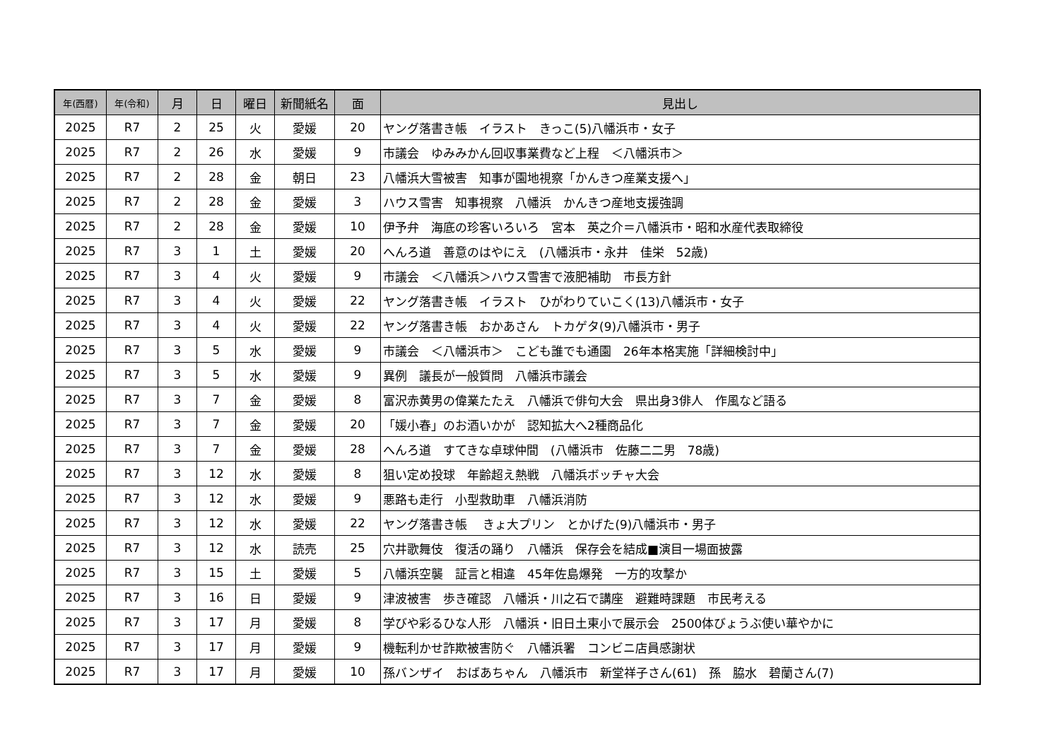| 年(西暦) | 年(令和) | 月 | 日 | 曜日 | 新聞紙名 | 面 | 見出し |
| --- | --- | --- | --- | --- | --- | --- | --- |
| 2025 | R7 | 2 | 25 | 火 | 愛媛 | 20 | ヤング落書き帳 イラスト きっこ(5)八幡浜市・女子 |
| 2025 | R7 | 2 | 26 | 水 | 愛媛 | 9 | 市議会 ゆみみかん回収事業費など上程 ＜八幡浜市＞ |
| 2025 | R7 | 2 | 28 | 金 | 朝日 | 23 | 八幡浜大雪被害 知事が園地視察「かんきつ産業支援へ」 |
| 2025 | R7 | 2 | 28 | 金 | 愛媛 | 3 | ハウス雪害 知事視察 八幡浜 かんきつ産地支援強調 |
| 2025 | R7 | 2 | 28 | 金 | 愛媛 | 10 | 伊予弁 海底の珍客いろいろ 宮本 英之介＝八幡浜市・昭和水産代表取締役 |
| 2025 | R7 | 3 | 1 | 土 | 愛媛 | 20 | へんろ道 善意のはやにえ (八幡浜市・永井 佳栄 52歳) |
| 2025 | R7 | 3 | 4 | 火 | 愛媛 | 9 | 市議会 ＜八幡浜＞ハウス雪害で液肥補助 市長方針 |
| 2025 | R7 | 3 | 4 | 火 | 愛媛 | 22 | ヤング落書き帳 イラスト ひがわりていこく(13)八幡浜市・女子 |
| 2025 | R7 | 3 | 4 | 火 | 愛媛 | 22 | ヤング落書き帳 おかあさん トカゲタ(9)八幡浜市・男子 |
| 2025 | R7 | 3 | 5 | 水 | 愛媛 | 9 | 市議会 ＜八幡浜市＞ こども誰でも通園 26年本格実施「詳細検討中」 |
| 2025 | R7 | 3 | 5 | 水 | 愛媛 | 9 | 異例 議長が一般質問 八幡浜市議会 |
| 2025 | R7 | 3 | 7 | 金 | 愛媛 | 8 | 富沢赤黄男の偉業たたえ 八幡浜で俳句大会 県出身3俳人 作風など語る |
| 2025 | R7 | 3 | 7 | 金 | 愛媛 | 20 | 「媛小春」のお酒いかが 認知拡大へ2種商品化 |
| 2025 | R7 | 3 | 7 | 金 | 愛媛 | 28 | へんろ道 すてきな卓球仲間 (八幡浜市 佐藤二二男 78歳) |
| 2025 | R7 | 3 | 12 | 水 | 愛媛 | 8 | 狙い定め投球 年齢超え熱戦 八幡浜ボッチャ大会 |
| 2025 | R7 | 3 | 12 | 水 | 愛媛 | 9 | 悪路も走行 小型救助車 八幡浜消防 |
| 2025 | R7 | 3 | 12 | 水 | 愛媛 | 22 | ヤング落書き帳 きょ大プリン とかげた(9)八幡浜市・男子 |
| 2025 | R7 | 3 | 12 | 水 | 読売 | 25 | 穴井歌舞伎 復活の踊り 八幡浜 保存会を結成■演目一場面披露 |
| 2025 | R7 | 3 | 15 | 土 | 愛媛 | 5 | 八幡浜空襲 証言と相違 45年佐島爆発 一方的攻撃か |
| 2025 | R7 | 3 | 16 | 日 | 愛媛 | 9 | 津波被害 歩き確認 八幡浜・川之石で講座 避難時課題 市民考える |
| 2025 | R7 | 3 | 17 | 月 | 愛媛 | 8 | 学びや彩るひな人形 八幡浜・旧日土東小で展示会 2500体びょうぶ使い華やかに |
| 2025 | R7 | 3 | 17 | 月 | 愛媛 | 9 | 機転利かせ詐欺被害防ぐ 八幡浜署 コンビニ店員感謝状 |
| 2025 | R7 | 3 | 17 | 月 | 愛媛 | 10 | 孫バンザイ おばあちゃん 八幡浜市 新堂祥子さん(61) 孫 脇水 碧蘭さん(7) |